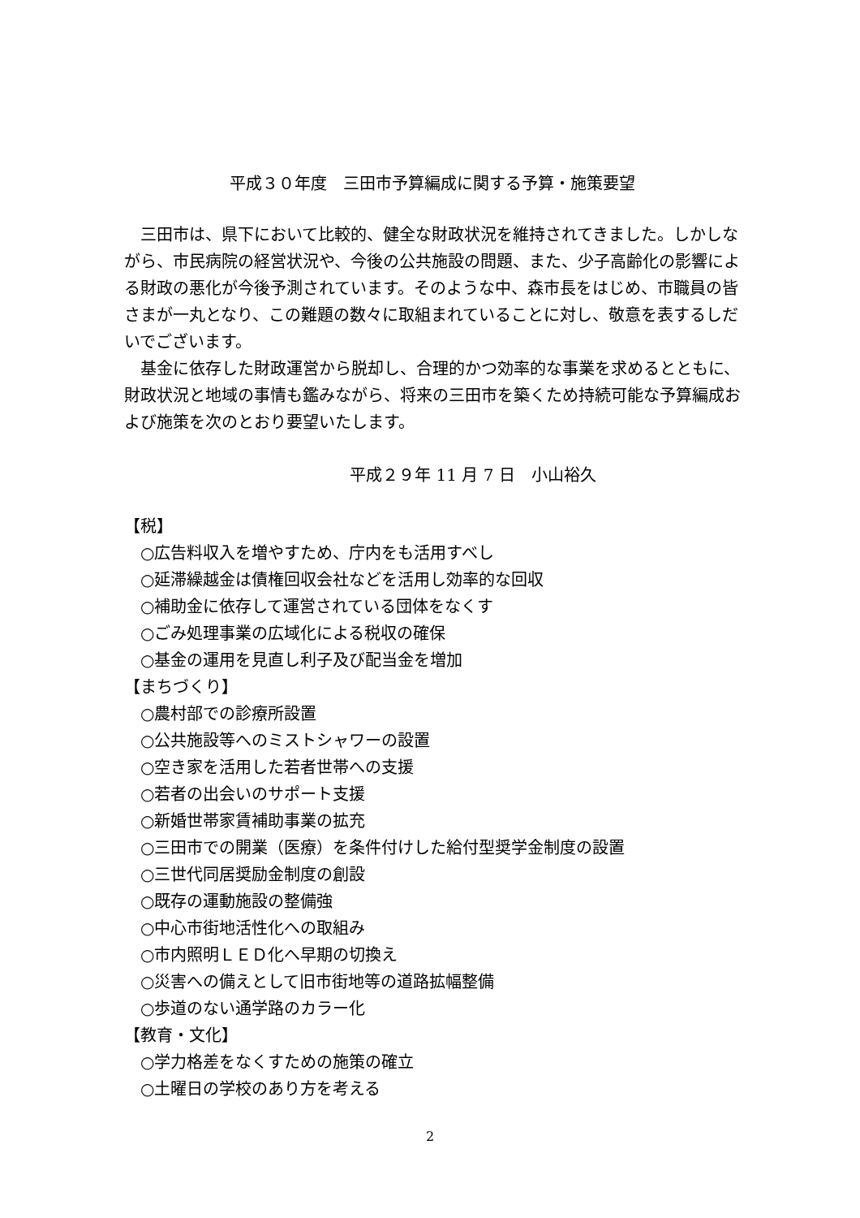平成３０年度　三田市予算編成に関する予算・施策要望
三田市は、県下において比較的、健全な財政状況を維持されてきました。しかしながら、市民病院の経営状況や、今後の公共施設の問題、また、少子高齢化の影響による財政の悪化が今後予測されています。そのような中、森市長をはじめ、市職員の皆さまが一丸となり、この難題の数々に取組まれていることに対し、敬意を表するしだいでございます。
基金に依存した財政運営から脱却し、合理的かつ効率的な事業を求めるとともに、財政状況と地域の事情も鑑みながら、将来の三田市を築くため持続可能な予算編成および施策を次のとおり要望いたします。
平成２９年 11 月 7 日　小山裕久
【税】
○広告料収入を増やすため、庁内をも活用すべし
○延滞繰越金は債権回収会社などを活用し効率的な回収
○補助金に依存して運営されている団体をなくす
○ごみ処理事業の広域化による税収の確保
○基金の運用を見直し利子及び配当金を増加
【まちづくり】
○農村部での診療所設置
○公共施設等へのミストシャワーの設置
○空き家を活用した若者世帯への支援
○若者の出会いのサポート支援
○新婚世帯家賃補助事業の拡充
○三田市での開業（医療）を条件付けした給付型奨学金制度の設置
○三世代同居奨励金制度の創設
○既存の運動施設の整備強
○中心市街地活性化への取組み
○市内照明ＬＥＤ化へ早期の切換え
○災害への備えとして旧市街地等の道路拡幅整備
○歩道のない通学路のカラー化
【教育・文化】
○学力格差をなくすための施策の確立
○土曜日の学校のあり方を考える
2